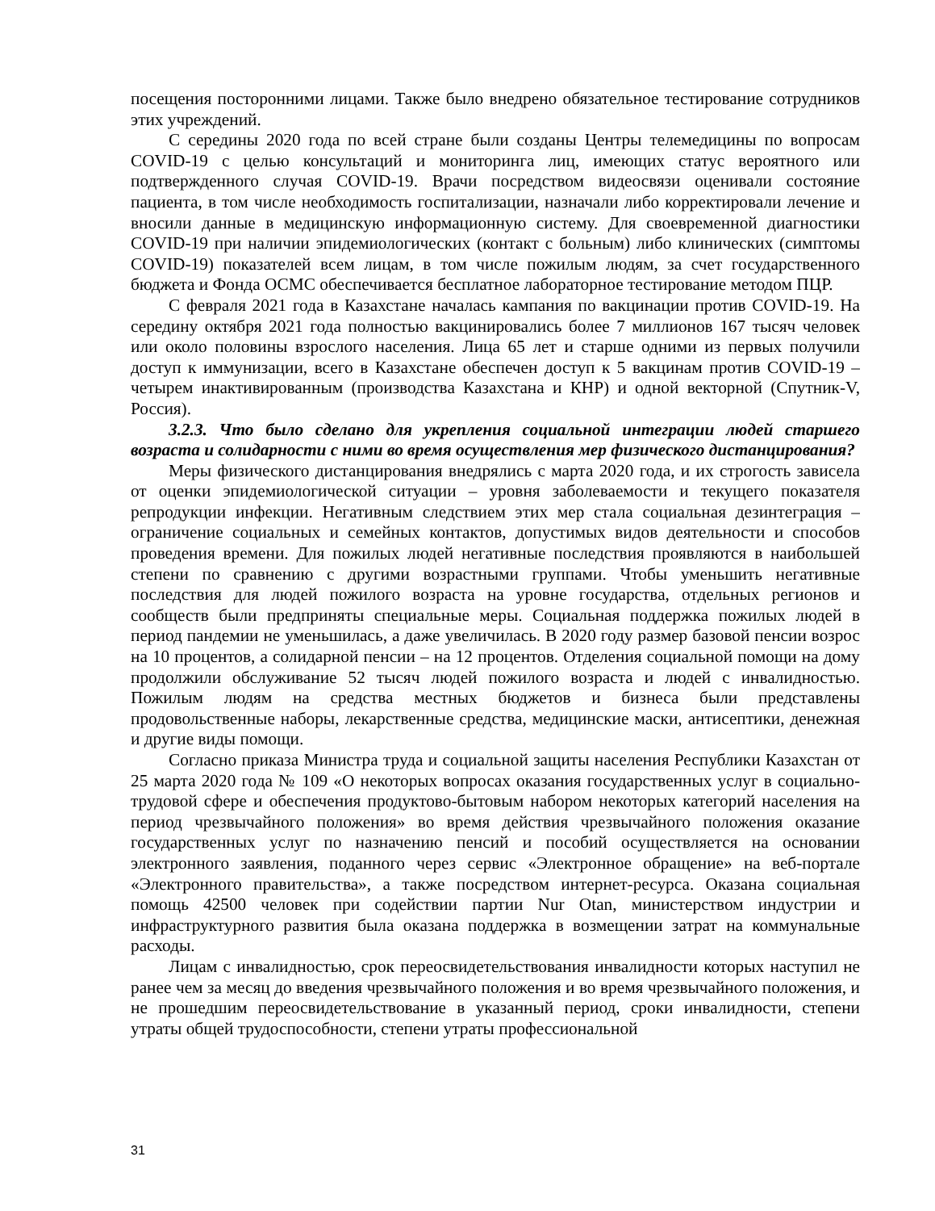посещения посторонними лицами. Также было внедрено обязательное тестирование сотрудников этих учреждений.
С середины 2020 года по всей стране были созданы Центры телемедицины по вопросам COVID-19 с целью консультаций и мониторинга лиц, имеющих статус вероятного или подтвержденного случая COVID-19. Врачи посредством видеосвязи оценивали состояние пациента, в том числе необходимость госпитализации, назначали либо корректировали лечение и вносили данные в медицинскую информационную систему. Для своевременной диагностики COVID-19 при наличии эпидемиологических (контакт с больным) либо клинических (симптомы COVID-19) показателей всем лицам, в том числе пожилым людям, за счет государственного бюджета и Фонда ОСМС обеспечивается бесплатное лабораторное тестирование методом ПЦР.
С февраля 2021 года в Казахстане началась кампания по вакцинации против COVID-19. На середину октября 2021 года полностью вакцинировались более 7 миллионов 167 тысяч человек или около половины взрослого населения. Лица 65 лет и старше одними из первых получили доступ к иммунизации, всего в Казахстане обеспечен доступ к 5 вакцинам против COVID-19 – четырем инактивированным (производства Казахстана и КНР) и одной векторной (Спутник-V, Россия).
3.2.3. Что было сделано для укрепления социальной интеграции людей старшего возраста и солидарности с ними во время осуществления мер физического дистанцирования?
Меры физического дистанцирования внедрялись с марта 2020 года, и их строгость зависела от оценки эпидемиологической ситуации – уровня заболеваемости и текущего показателя репродукции инфекции. Негативным следствием этих мер стала социальная дезинтеграция – ограничение социальных и семейных контактов, допустимых видов деятельности и способов проведения времени. Для пожилых людей негативные последствия проявляются в наибольшей степени по сравнению с другими возрастными группами. Чтобы уменьшить негативные последствия для людей пожилого возраста на уровне государства, отдельных регионов и сообществ были предприняты специальные меры. Социальная поддержка пожилых людей в период пандемии не уменьшилась, а даже увеличилась. В 2020 году размер базовой пенсии возрос на 10 процентов, а солидарной пенсии – на 12 процентов. Отделения социальной помощи на дому продолжили обслуживание 52 тысяч людей пожилого возраста и людей с инвалидностью. Пожилым людям на средства местных бюджетов и бизнеса были представлены продовольственные наборы, лекарственные средства, медицинские маски, антисептики, денежная и другие виды помощи.
Согласно приказа Министра труда и социальной защиты населения Республики Казахстан от 25 марта 2020 года № 109 «О некоторых вопросах оказания государственных услуг в социально-трудовой сфере и обеспечения продуктово-бытовым набором некоторых категорий населения на период чрезвычайного положения» во время действия чрезвычайного положения оказание государственных услуг по назначению пенсий и пособий осуществляется на основании электронного заявления, поданного через сервис «Электронное обращение» на веб-портале «Электронного правительства», а также посредством интернет-ресурса. Оказана социальная помощь 42500 человек при содействии партии Nur Otan, министерством индустрии и инфраструктурного развития была оказана поддержка в возмещении затрат на коммунальные расходы.
Лицам с инвалидностью, срок переосвидетельствования инвалидности которых наступил не ранее чем за месяц до введения чрезвычайного положения и во время чрезвычайного положения, и не прошедшим переосвидетельствование в указанный период, сроки инвалидности, степени утраты общей трудоспособности, степени утраты профессиональной
31